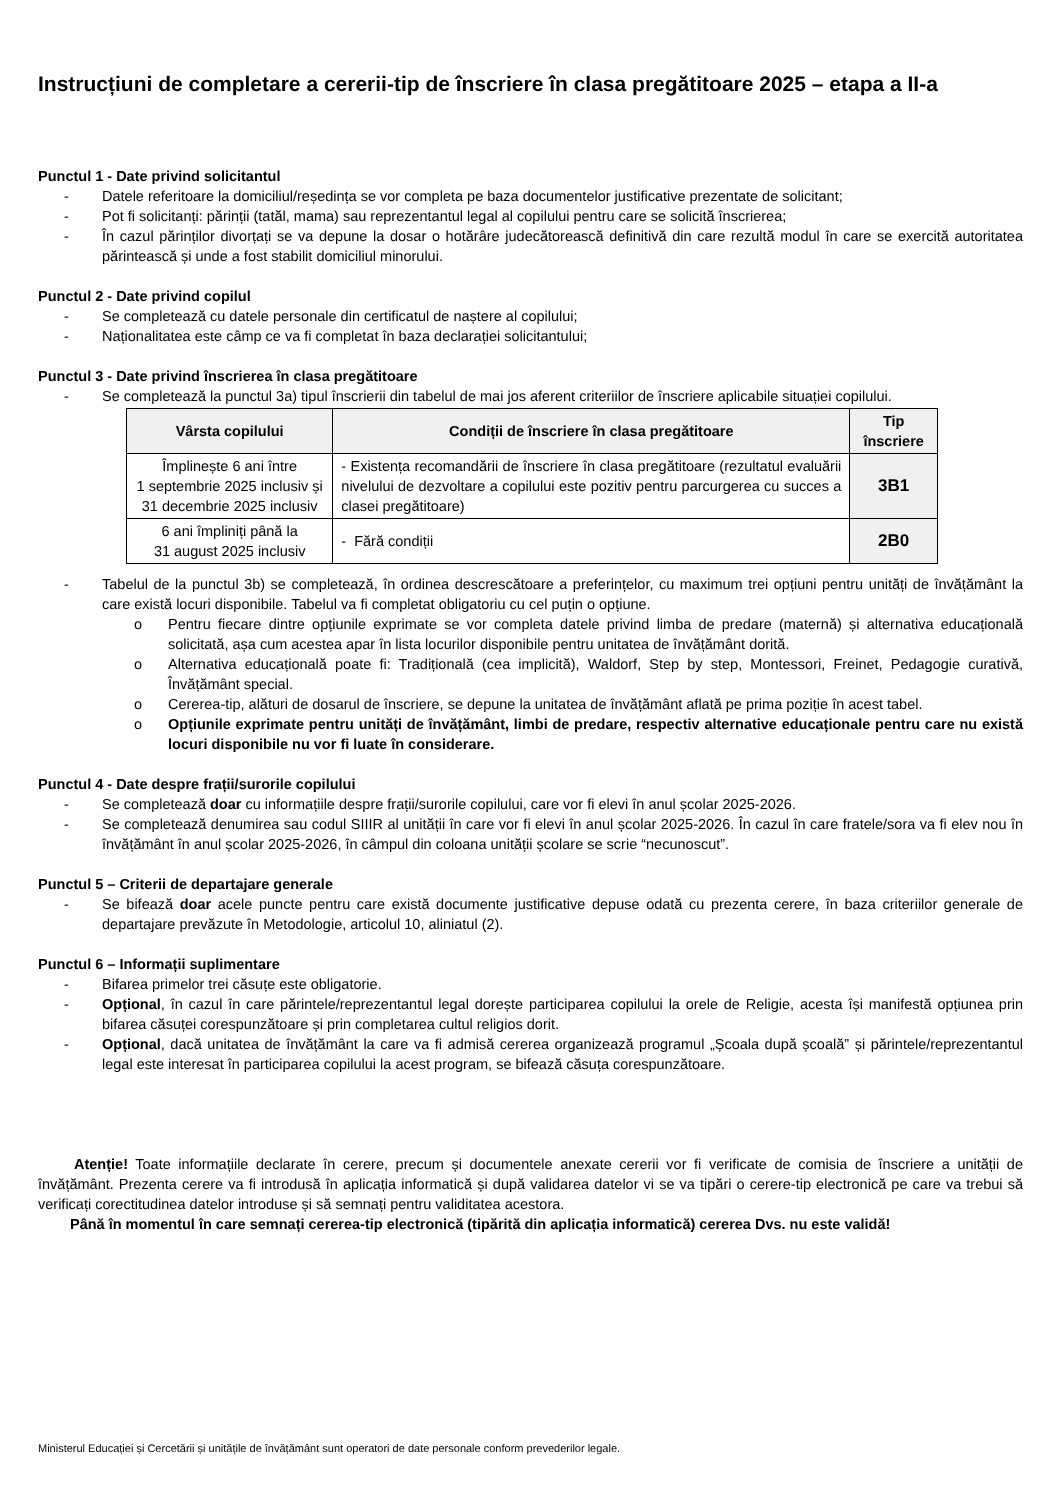Instrucțiuni de completare a cererii-tip de înscriere în clasa pregătitoare 2025 – etapa a II-a
Punctul 1 - Date privind solicitantul
- Datele referitoare la domiciliul/reședința se vor completa pe baza documentelor justificative prezentate de solicitant;
- Pot fi solicitanți: părinții (tatăl, mama) sau reprezentantul legal al copilului pentru care se solicită înscrierea;
- În cazul părinților divorțați se va depune la dosar o hotărâre judecătorească definitivă din care rezultă modul în care se exercită autoritatea părintească și unde a fost stabilit domiciliul minorului.
Punctul 2 - Date privind copilul
- Se completează cu datele personale din certificatul de naștere al copilului;
- Naționalitatea este câmp ce va fi completat în baza declarației solicitantului;
Punctul 3 - Date privind înscrierea în clasa pregătitoare
- Se completează la punctul 3a) tipul înscrierii din tabelul de mai jos aferent criteriilor de înscriere aplicabile situației copilului.
| Vârsta copilului | Condiții de înscriere în clasa pregătitoare | Tip înscriere |
| --- | --- | --- |
| Împlinește 6 ani între 1 septembrie 2025 inclusiv și 31 decembrie 2025 inclusiv | - Existența recomandării de înscriere în clasa pregătitoare (rezultatul evaluării nivelului de dezvoltare a copilului este pozitiv pentru parcurgerea cu succes a clasei pregătitoare) | 3B1 |
| 6 ani împliniți până la 31 august 2025 inclusiv | - Fără condiții | 2B0 |
- Tabelul de la punctul 3b) se completează, în ordinea descrescătoare a preferințelor, cu maximum trei opțiuni pentru unități de învățământ la care există locuri disponibile. Tabelul va fi completat obligatoriu cu cel puțin o opțiune.
o Pentru fiecare dintre opțiunile exprimate se vor completa datele privind limba de predare (maternă) și alternativa educațională solicitată, așa cum acestea apar în lista locurilor disponibile pentru unitatea de învățământ dorită.
o Alternativa educațională poate fi: Tradițională (cea implicită), Waldorf, Step by step, Montessori, Freinet, Pedagogie curativă, Învățământ special.
o Cererea-tip, alături de dosarul de înscriere, se depune la unitatea de învățământ aflată pe prima poziție în acest tabel.
o Opțiunile exprimate pentru unități de învățământ, limbi de predare, respectiv alternative educaționale pentru care nu există locuri disponibile nu vor fi luate în considerare.
Punctul 4 - Date despre frații/surorile copilului
- Se completează doar cu informațiile despre frații/surorile copilului, care vor fi elevi în anul școlar 2025-2026.
- Se completează denumirea sau codul SIIIR al unității în care vor fi elevi în anul școlar 2025-2026. În cazul în care fratele/sora va fi elev nou în învățământ în anul școlar 2025-2026, în câmpul din coloana unității școlare se scrie “necunoscut”.
Punctul 5 – Criterii de departajare generale
- Se bifează doar acele puncte pentru care există documente justificative depuse odată cu prezenta cerere, în baza criteriilor generale de departajare prevăzute în Metodologie, articolul 10, aliniatul (2).
Punctul 6 – Informații suplimentare
- Bifarea primelor trei căsuțe este obligatorie.
- Opțional, în cazul în care părintele/reprezentantul legal dorește participarea copilului la orele de Religie, acesta își manifestă opțiunea prin bifarea căsuței corespunzătoare și prin completarea cultul religios dorit.
- Opțional, dacă unitatea de învățământ la care va fi admisă cererea organizează programul „Școala după școală” și părintele/reprezentantul legal este interesat în participarea copilului la acest program, se bifează căsuța corespunzătoare.
Atenție! Toate informațiile declarate în cerere, precum și documentele anexate cererii vor fi verificate de comisia de înscriere a unității de învățământ. Prezenta cerere va fi introdusă în aplicația informatică și după validarea datelor vi se va tipări o cerere-tip electronică pe care va trebui să verificați corectitudinea datelor introduse și să semnați pentru validitatea acestora.
Până în momentul în care semnați cererea-tip electronică (tipărită din aplicația informatică) cererea Dvs. nu este validă!
Ministerul Educației și Cercetării și unitățile de învățământ sunt operatori de date personale conform prevederilor legale.